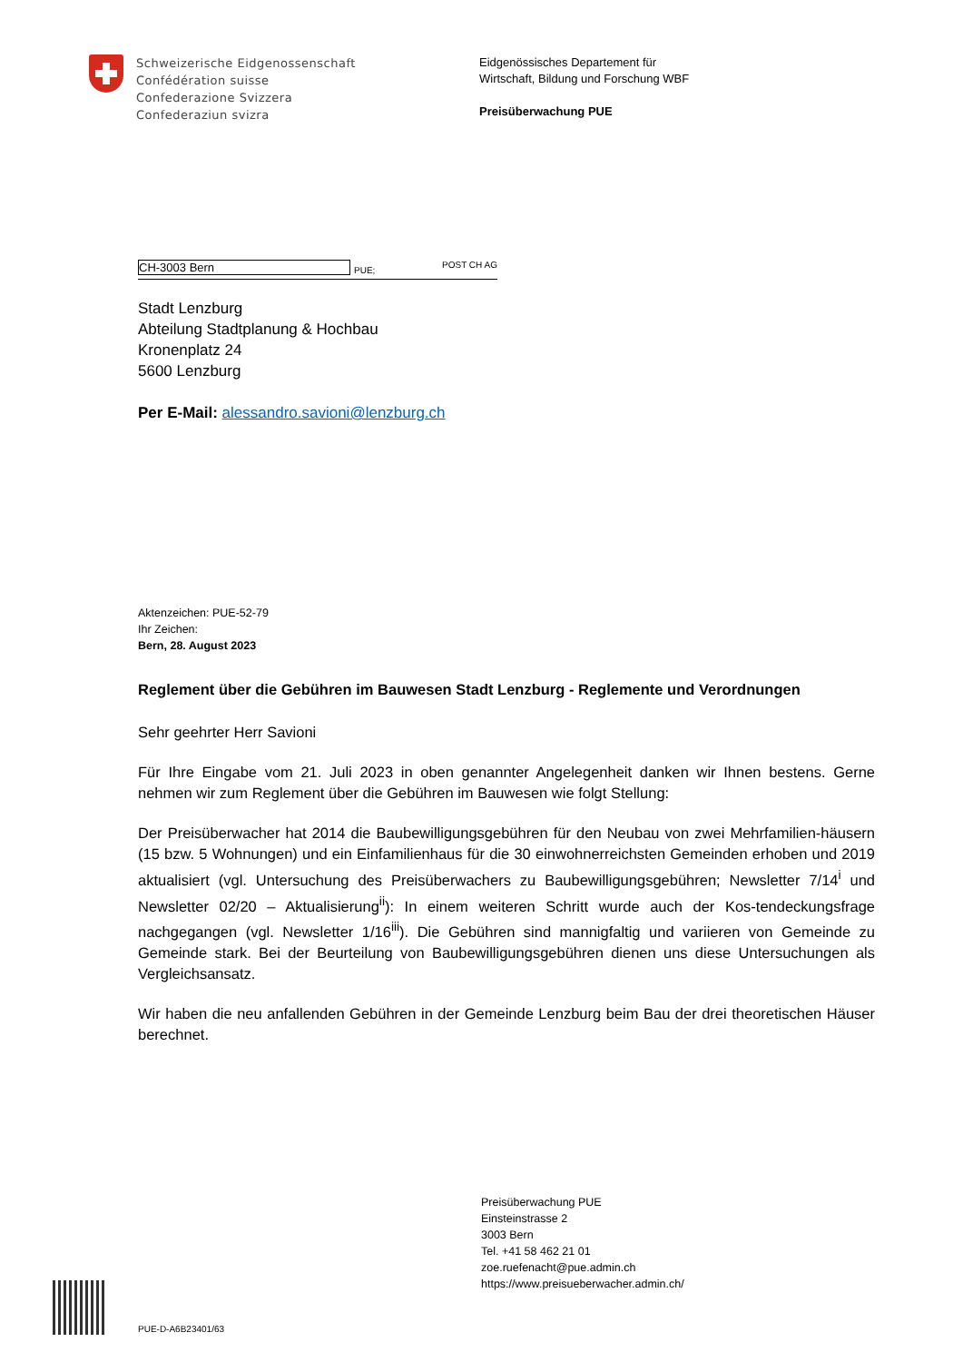Schweizerische Eidgenossenschaft
Confédération suisse
Confederazione Svizzera
Confederaziun svizra
Eidgenössisches Departement für
Wirtschaft, Bildung und Forschung WBF
Preisüberwachung PUE
CH-3003 Bern
PUE; POST CH AG
Stadt Lenzburg
Abteilung Stadtplanung & Hochbau
Kronenplatz 24
5600 Lenzburg
Per E-Mail: alessandro.savioni@lenzburg.ch
Aktenzeichen: PUE-52-79
Ihr Zeichen:
Bern, 28. August 2023
Reglement über die Gebühren im Bauwesen Stadt Lenzburg - Reglemente und Verordnungen
Sehr geehrter Herr Savioni
Für Ihre Eingabe vom 21. Juli 2023 in oben genannter Angelegenheit danken wir Ihnen bestens. Gerne nehmen wir zum Reglement über die Gebühren im Bauwesen wie folgt Stellung:
Der Preisüberwacher hat 2014 die Baubewilligungsgebühren für den Neubau von zwei Mehrfamilien-häusern (15 bzw. 5 Wohnungen) und ein Einfamilienhaus für die 30 einwohnerreichsten Gemeinden erhoben und 2019 aktualisiert (vgl. Untersuchung des Preisüberwachers zu Baubewilligungsgebühren; Newsletter 7/14<sup>i</sup> und Newsletter 02/20 – Aktualisierung<sup>ii</sup>): In einem weiteren Schritt wurde auch der Kos-tendeckungsfrage nachgegangen (vgl. Newsletter 1/16<sup>iii</sup>). Die Gebühren sind mannigfaltig und variieren von Gemeinde zu Gemeinde stark. Bei der Beurteilung von Baubewilligungsgebühren dienen uns diese Untersuchungen als Vergleichsansatz.
Wir haben die neu anfallenden Gebühren in der Gemeinde Lenzburg beim Bau der drei theoretischen Häuser berechnet.
Preisüberwachung PUE
Einsteinstrasse 2
3003 Bern
Tel. +41 58 462 21 01
zoe.ruefenacht@pue.admin.ch
https://www.preisueberwacher.admin.ch/
PUE-D-A6B23401/63